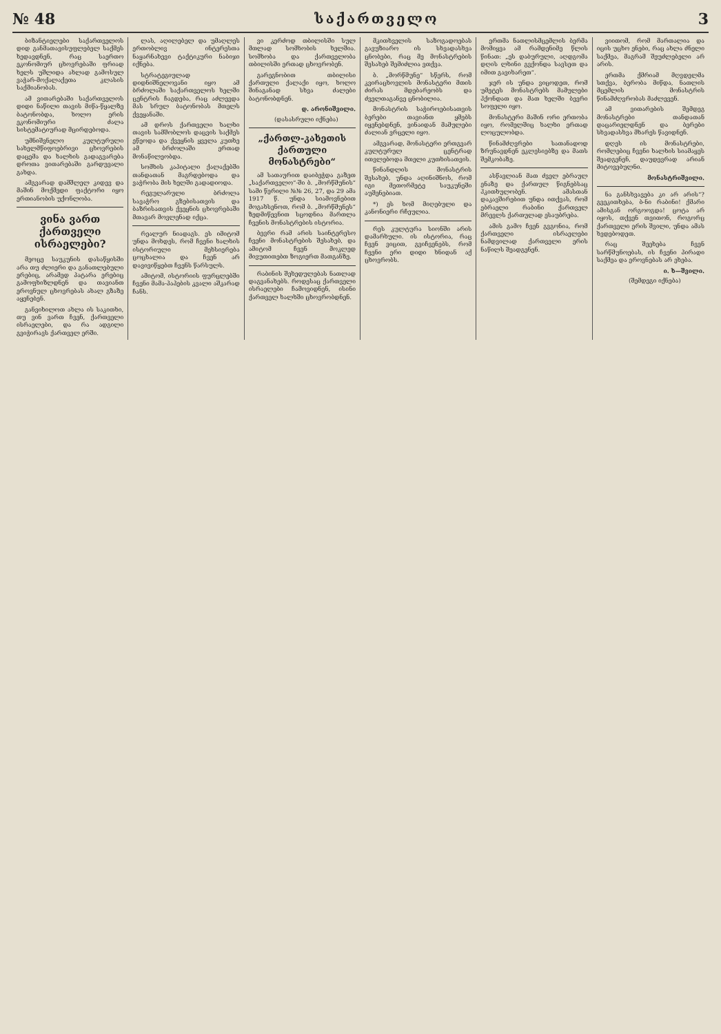№ 48 საქართველო 3
ბიზანტიელები საქართველოს დიდ განმათავისუფლებელ საქმეს ხედავდნენ, რაც საერთო ეკონომიურ ცხოვრებაში ფრიად ხელს უშლიდა ახლად გამოსულ ვაჭარ-მოქალაქეთა კლასის საქმიანობას.
ამ ვითარებაში საქართველოს დიდი ნაწილი თავის მიწა-წყალზე ბატონობდა, ხოლო ერის ეკონომიური ძალა სისტემატიურად მცირდებოდა.
უმნიშვნელო კულტურული სახელმწიფოებრივი ცხოვრების დაცემა და ხალხის გადაგვარება დროთა ვითარებაში გარდუვალი გახდა.
ამგვარად დამშლელ კიდევ და მაშინ მოქმედი ფაქტორი იყო ერთიანობის უქონლობა.
ვინა ვართ ქართველი ისრაელები?
მეოცე საუკუნის დასაწყისში არა თუ ძლიერი და განათლებული ერებიც, არამედ პატარა ერებიც გამოფხიზლდნენ და თავიანთ ეროვნულ ცხოვრებას ახალ გზაზე აყენებენ.
განვიხილოთ ახლა ის საკითხი, თუ ვინ ვართ ჩვენ, ქართველი ისრაელები, და რა ადგილი გვიჭირავს ქართველ ერში.
ლას, აღილებელ და უმაღლეს ერთობლივ ინტერესთა ნაყარნახევი ტაქტიკური ნაბიჯი იქნება.
სტრატეგიულად დიდნიშნელოვანი იყო ამ ბრძოლაში საქართველოს ხელში ცენტრის ჩაგდება, რაც აძლევდა მას სრულ ბატონობას მთელს ქვეყანაში.
ამ დროს ქართველი ხალხი თავის სამშობლოს დაცვის საქმეს ეწეოდა და ქვეყნის ყველა კუთხე ამ ბრძოლაში ერთად მონაწილეობდა.
სომხის კაპიტალი ქალაქებში თანდათან მაგრდებოდა და ვაჭრობა მის ხელში გადადიოდა.
რეგულარული ბრძოლა სავაჭრო გზებისათვის და ბაზრისათვის ქვეყნის ცხოვრებაში მთავარ მოვლენად იქცა.
რეალურ ნიადაგს. ეს იმიტომ უნდა მოხდეს, რომ ჩვენი ხალხის ისტორიული მეხსიერება ცოცხალია და ჩვენ არ დავივიწყებთ ჩვენს წარსულს.
ამიტომ, ისტორიის ფურცლებში ჩვენი მამა-პაპების კვალი აშკარად ჩანს.
ვი კერძოდ თბილისში სულ მთლად სომხობის ხელშია. სომხობა და ქართველობა თბილისში ერთად ცხოვრობენ.
გარეგნობით თბილისი ქართული ქალაქი იყო, ხოლო შინაგანად სხვა ძალები ბატონობდნენ.
დ. არონიშვილი.
(დასასრული იქნება)
„ქართლ-კახეთის ქართული მონასტრები“
ამ სათაურით დაიბეჭდა გაზეთ „საქართველო“-ში ბ. „მორწმუნის“ სამი წერილი №№ 26, 27, და 29 ამა 1917 წ. უნდა სიამოვნებით მოგახსენოთ, რომ ბ. „მორწმუნეს“ ზედმიწევნით სცოდნია მართლა ჩვენის მონასტრების ისტორია.
ბევრი რამ არის საინტერესო ჩვენი მონასტრების შესახებ, და ამიტომ ჩვენ მოკლედ მივუთითებთ ზოგიერთ მათგანზე.
რაბინის შეხედულებას ნათლად დაგვანახებს. როდესაც ქართველი ისრაელები ჩამოვიდნენ, ისინი ქართველ ხალხში ცხოვრობდნენ.
მკითხველის საზოგადოებას გავუზიარო ის სხვადასხვა ცნობები, რაც მე მონასტრების შესახებ შემიძლია ვთქვა.
ბ. „მორწმუნე“ სწერს, რომ კვირაცხოვლის მონასტერი მთის ძირას მდებარეობს და ძველთაგანვე ცნობილია.
მონასტრის საჭიროებისათვის ბერები თავიანთ ყმებს იყენებდნენ, ვინაიდან მამულები ძალიან ვრცელი იყო.
ამგვარად, მონასტერი ერთგვარ კულტურულ ცენტრად ითვლებოდა მთელი კუთხისათვის.
წინანდლის მონასტრის შესახებ, უნდა აღინიშნოს, რომ იგი მეთორმეტე საუკუნეში აუშენებიათ.
*) ეს ხომ მიღებული და კანონიერი რჩეულია.
რეს კულტურა სიონში არის დამარხული. ის ისტორია, რაც ჩვენ ვიცით, გვიჩვენებს, რომ ჩვენი ერი დიდი ხნიდან აქ ცხოვრობს.
ერთმა ნათლისმცემლის ბერმა მომიყვა ამ რამდენიმე წლის წინათ: „ეს დაბურული, აღდგომა დღის ლხინი გვქონდა სავსეთ და იმით გავიხარეთ“.
ჯერ ის უნდა ვიცოდეთ, რომ უმეტეს მონასტრებს მამულები ჰქონდათ და მათ ხელში ბევრი სოფელი იყო.
მონასტერი მაშინ ორი ერთობა იყო, რომელშიც ხალხი ერთად ლოცულობდა.
წინამძღვრები სათანადოდ ზრუნავდნენ ეკლესიებზე და მათს შემკობაზე.
ასწავლიან მათ ძველ ებრაულ ენაზე და ქართულ წიგნებსაც ჰკითხულობენ. ამასთან დაკავშირებით უნდა ითქვას, რომ ებრაელი რაბინი ქართველ მრევლს ქართულად ესაუბრება.
ამის გამო ჩვენ გვგონია, რომ ქართველი ისრაელები ნამდვილად ქართველი ერის ნაწილს შეადგენენ.
ვიითომ, რომ მართალია და იცის უცხო ენები, რაც ახლა ძნელი საქმეა, მაგრამ შეუძლებელი არ არის.
ერთმა ქმრიამ მღვდელმა სთქვა, ბერობა მიწდა, ნათლის მცემლის მონასტრის წინამძღვრობას მაძლევენ.
ამ ვითარების შემდეგ მონასტრები თანდათან დაცარიელდნენ და ბერები სხვადასხვა მხარეს წავიდნენ.
დღეს ის მონასტრები, რომლებიც ჩვენი ხალხის სიამაყეს შეადგენენ, დაუდევრად არიან მიტოვებულნი.
მონასტრიშვილი.
ნა განსხვავება კი არ არის“? გვეკითხება, ბ-ნი რაბინი! ქმარი ამისგან ორგოოგდა! ცოტა არ იყოს, თქვენ თვითონ, როგორც ქართველი ერის შვილი, უნდა ამას ხვდებოდეთ.
რაც შეეხება ჩვენ სარწმუნოებას, ის ჩვენი პირადი საქმეა და ეროვნებას არ ეხება.
ი. ხ—შვილი.
(შემდეგი იქნება)